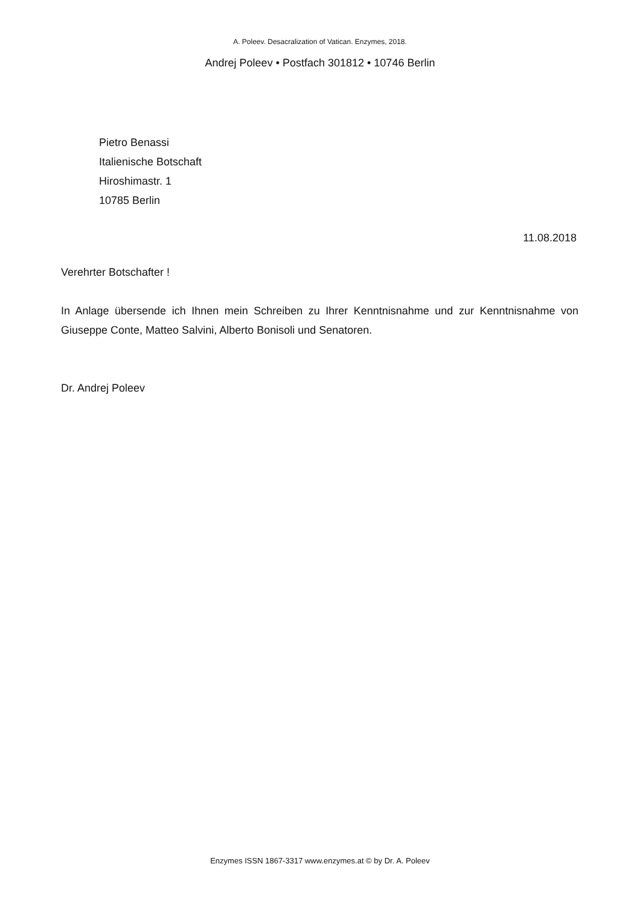A. Poleev. Desacralization of Vatican. Enzymes, 2018.
Andrej Poleev • Postfach 301812 • 10746 Berlin
Pietro Benassi
Italienische Botschaft
Hiroshimastr. 1
10785 Berlin
11.08.2018
Verehrter Botschafter !
In Anlage übersende ich Ihnen mein Schreiben zu Ihrer Kenntnisnahme und zur Kenntnisnahme von Giuseppe Conte, Matteo Salvini, Alberto Bonisoli und Senatoren.
Dr. Andrej Poleev
Enzymes ISSN 1867-3317 www.enzymes.at © by Dr. A. Poleev